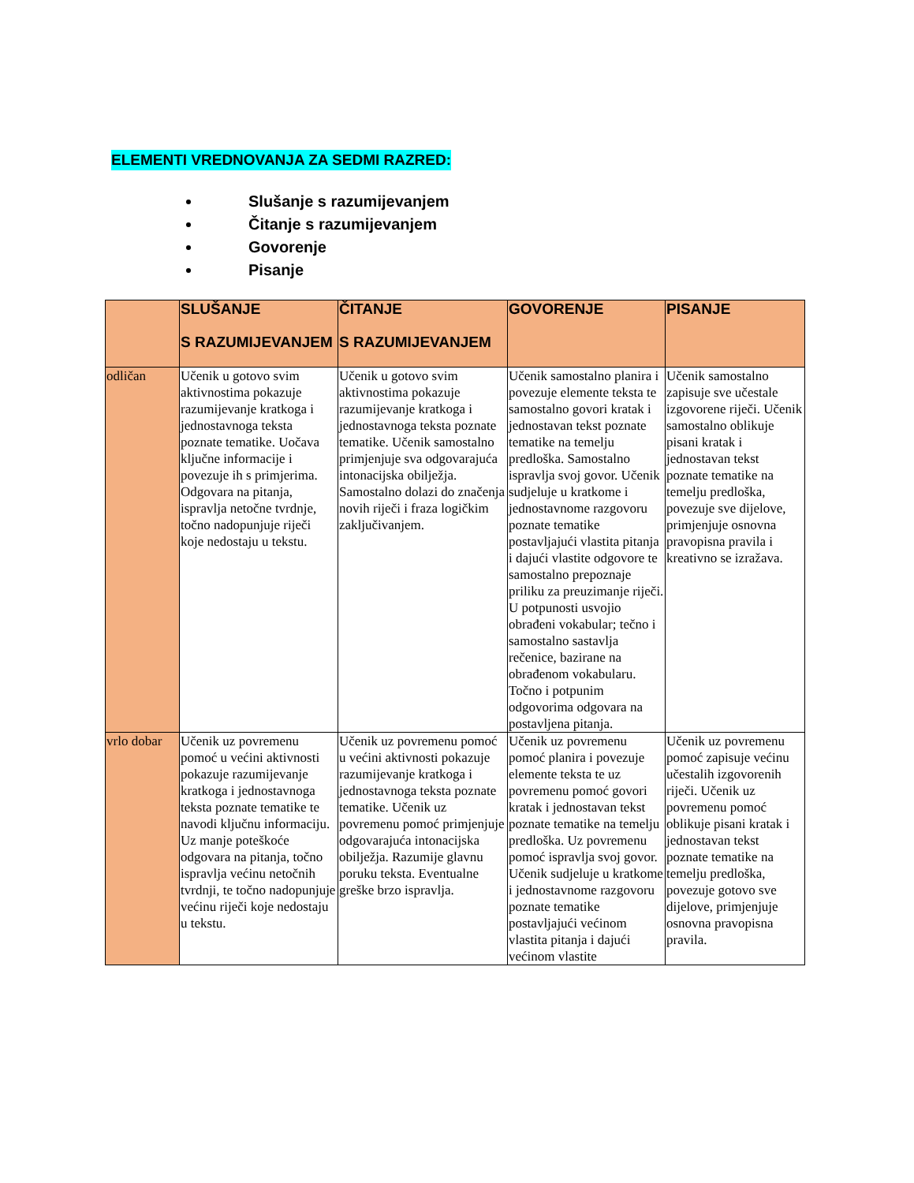ELEMENTI VREDNOVANJA ZA SEDMI RAZRED:
Slušanje s razumijevanjem
Čitanje s razumijevanjem
Govorenje
Pisanje
| | SLUŠANJE S RAZUMIJEVANJEM | ČITANJE S RAZUMIJEVANJEM | GOVORENJE | PISANJE |
| --- | --- | --- | --- | --- |
| odličan | Učenik u gotovo svim aktivnostima pokazuje razumijevanje kratkoga i jednostavnoga teksta poznate tematike. Uočava ključne informacije i povezuje ih s primjerima. Odgovara na pitanja, ispravlja netočne tvrdnje, točno nadopunjuje riječi koje nedostaju u tekstu. | Učenik u gotovo svim aktivnostima pokazuje razumijevanje kratkoga i jednostavnoga teksta poznate tematike. Učenik samostalno primjenjuje sva odgovarajuća intonacijska obilježja. Samostalno dolazi do značenja novih riječi i fraza logičkim zaključivanjem. | Učenik samostalno planira i povezuje elemente teksta te samostalno govori kratak i jednostavan tekst poznate tematike na temelju predloška. Samostalno ispravlja svoj govor. Učenik sudjeluje u kratkome i jednostavnome razgovoru poznate tematike postavljajući vlastita pitanja i dajući vlastite odgovore te samostalno prepoznaje priliku za preuzimanje riječi. U potpunosti usvojio obrađeni vokabular; tečno i samostalno sastavlja rečenice, bazirane na obrađenom vokabularu. Točno i potpunim odgovorima odgovara na postavljena pitanja. | Učenik samostalno zapisuje sve učestale izgovorene riječi. Učenik samostalno oblikuje pisani kratak i jednostavan tekst poznate tematike na temelju predloška, povezuje sve dijelove, primjenjuje osnovna pravopisna pravila i kreativno se izražava. |
| vrlo dobar | Učenik uz povremenu pomoć u većini aktivnosti pokazuje razumijevanje kratkoga i jednostavnoga teksta poznate tematike te navodi ključnu informaciju. Uz manje poteškoće odgovara na pitanja, točno ispravlja većinu netočnih tvrdnji, te točno nadopunjuje većinu riječi koje nedostaju u tekstu. | Učenik uz povremenu pomoć u većini aktivnosti pokazuje razumijevanje kratkoga i jednostavnoga teksta poznate tematike. Učenik uz povremenu pomoć primjenjuje odgovarajuća intonacijska obilježja. Razumije glavnu poruku teksta. Eventualne greške brzo ispravlja. | Učenik uz povremenu pomoć planira i povezuje elemente teksta te uz povremenu pomoć govori kratak i jednostavan tekst poznate tematike na temelju predloška. Uz povremenu pomoć ispravlja svoj govor. Učenik sudjeluje u kratkome i jednostavnome razgovoru poznate tematike postavljajući većinom vlastita pitanja i dajući većinom vlastite | Učenik uz povremenu pomoć zapisuje većinu učestalih izgovorenih riječi. Učenik uz povremenu pomoć oblikuje pisani kratak i jednostavan tekst poznate tematike na temelju predloška, povezuje gotovo sve dijelove, primjenjuje osnovna pravopisna pravila. |